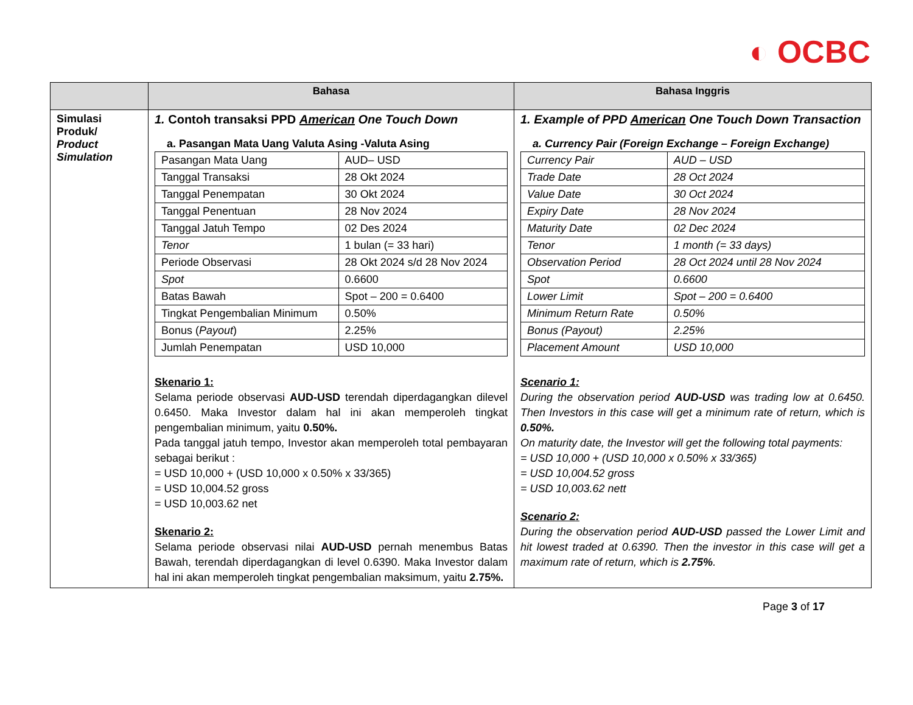◐ OCBC
| | Bahasa | Bahasa Inggris |
| --- | --- | --- |
| Simulasi Produk/ Product Simulation | 1. Contoh transaksi PPD American One Touch Down a. Pasangan Mata Uang Valuta Asing -Valuta Asing / Pasangan Mata Uang / AUD– USD / / Tanggal Transaksi / 28 Okt 2024 / / Tanggal Penempatan / 30 Okt 2024 / / Tanggal Penentuan / 28 Nov 2024 / / Tanggal Jatuh Tempo / 02 Des 2024 / / Tenor / 1 bulan (= 33 hari) / / Periode Observasi / 28 Okt 2024 s/d 28 Nov 2024 / / Spot / 0.6600 / / Batas Bawah / Spot – 200 = 0.6400 / / Tingkat Pengembalian Minimum / 0.50% / / Bonus ( Payout ) / 2.25% / / Jumlah Penempatan / USD 10,000 / Skenario 1: Selama periode observasi AUD-USD terendah diperdagangkan dilevel 0.6450. Maka Investor dalam hal ini akan memperoleh tingkat pengembalian minimum, yaitu 0.50%. Pada tanggal jatuh tempo, Investor akan memperoleh total pembayaran sebagai berikut : = USD 10,000 + (USD 10,000 x 0.50% x 33/365) = USD 10,004.52 gross = USD 10,003.62 net Skenario 2: Selama periode observasi nilai AUD-USD pernah menembus Batas Bawah, terendah diperdagangkan di level 0.6390. Maka Investor dalam hal ini akan memperoleh tingkat pengembalian maksimum, yaitu 2.75%. | 1. Example of PPD American One Touch Down Transaction a. Currency Pair (Foreign Exchange – Foreign Exchange) / Currency Pair / AUD – USD / / Trade Date / 28 Oct 2024 / / Value Date / 30 Oct 2024 / / Expiry Date / 28 Nov 2024 / / Maturity Date / 02 Dec 2024 / / Tenor / 1 month (= 33 days) / / Observation Period / 28 Oct 2024 until 28 Nov 2024 / / Spot / 0.6600 / / Lower Limit / Spot – 200 = 0.6400 / / Minimum Return Rate / 0.50% / / Bonus (Payout) / 2.25% / / Placement Amount / USD 10,000 / Scenario 1: During the observation period AUD-USD was trading low at 0.6450. Then Investors in this case will get a minimum rate of return, which is 0.50%. On maturity date, the Investor will get the following total payments: = USD 10,000 + (USD 10,000 x 0.50% x 33/365) = USD 10,004.52 gross = USD 10,003.62 nett Scenario 2: During the observation period AUD-USD passed the Lower Limit and hit lowest traded at 0.6390. Then the investor in this case will get a maximum rate of return, which is 2.75% . |
Page 3 of 17